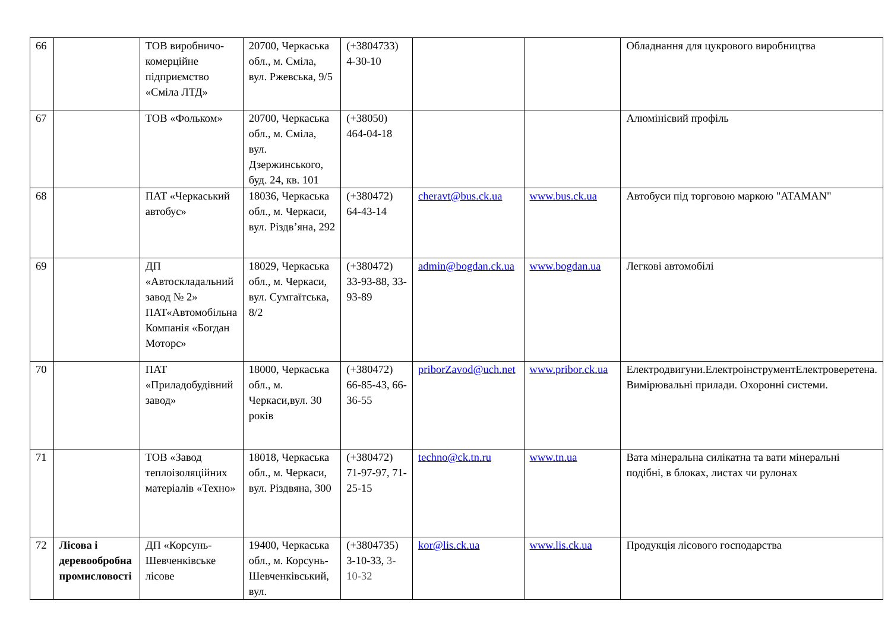| 66 | | ТОВ виробничо-комерційне підприємство «Сміла ЛТД» | 20700, Черкаська обл., м. Сміла, вул. Ржевська, 9/5 | (+3804733) 4-30-10 | | | Обладнання для цукрового виробництва |
| 67 | | ТОВ «Фольком» | 20700, Черкаська обл., м. Сміла, вул. Дзержинського, буд. 24, кв. 101 | (+38050) 464-04-18 | | | Алюмінієвий профіль |
| 68 | | ПАТ «Черкаський автобус» | 18036, Черкаська обл., м. Черкаси, вул. Різдв’яна, 292 | (+380472) 64-43-14 | cheravt@bus.ck.ua | www.bus.ck.ua | Автобуси під торговою маркою "ATAMAN" |
| 69 | | ДП «Автоскладальний завод № 2» ПАТ«Автомобільна Компанія «Богдан Моторс» | 18029, Черкаська обл., м. Черкаси, вул. Сумгаїтська, 8/2 | (+380472) 33-93-88, 33-93-89 | admin@bogdan.ck.ua | www.bogdan.ua | Легкові автомобілі |
| 70 | | ПАТ «Приладобудівний завод» | 18000, Черкаська обл., м. Черкаси,вул. 30 років | (+380472) 66-85-43, 66-36-55 | priborZavod@uch.net | www.pribor.ck.ua | Електродвигуни.ЕлектроінструментЕлектроверетена. Вимірювальні прилади. Охоронні системи. |
| 71 | | ТОВ «Завод теплоізоляційних матеріалів «Техно» | 18018, Черкаська обл., м. Черкаси, вул. Різдвяна, 300 | (+380472) 71-97-97, 71-25-15 | techno@ck.tn.ru | www.tn.ua | Вата мінеральна силікатна та вати мінеральні подібні, в блоках, листах чи рулонах |
| 72 | Лісова і деревообробна промисловості | ДП «Корсунь-Шевченківське лісове | 19400, Черкаська обл., м. Корсунь-Шевченківський, вул. | (+3804735) 3-10-33, 3-10-32 | kor@lis.ck.ua | www.lis.ck.ua | Продукція лісового господарства |